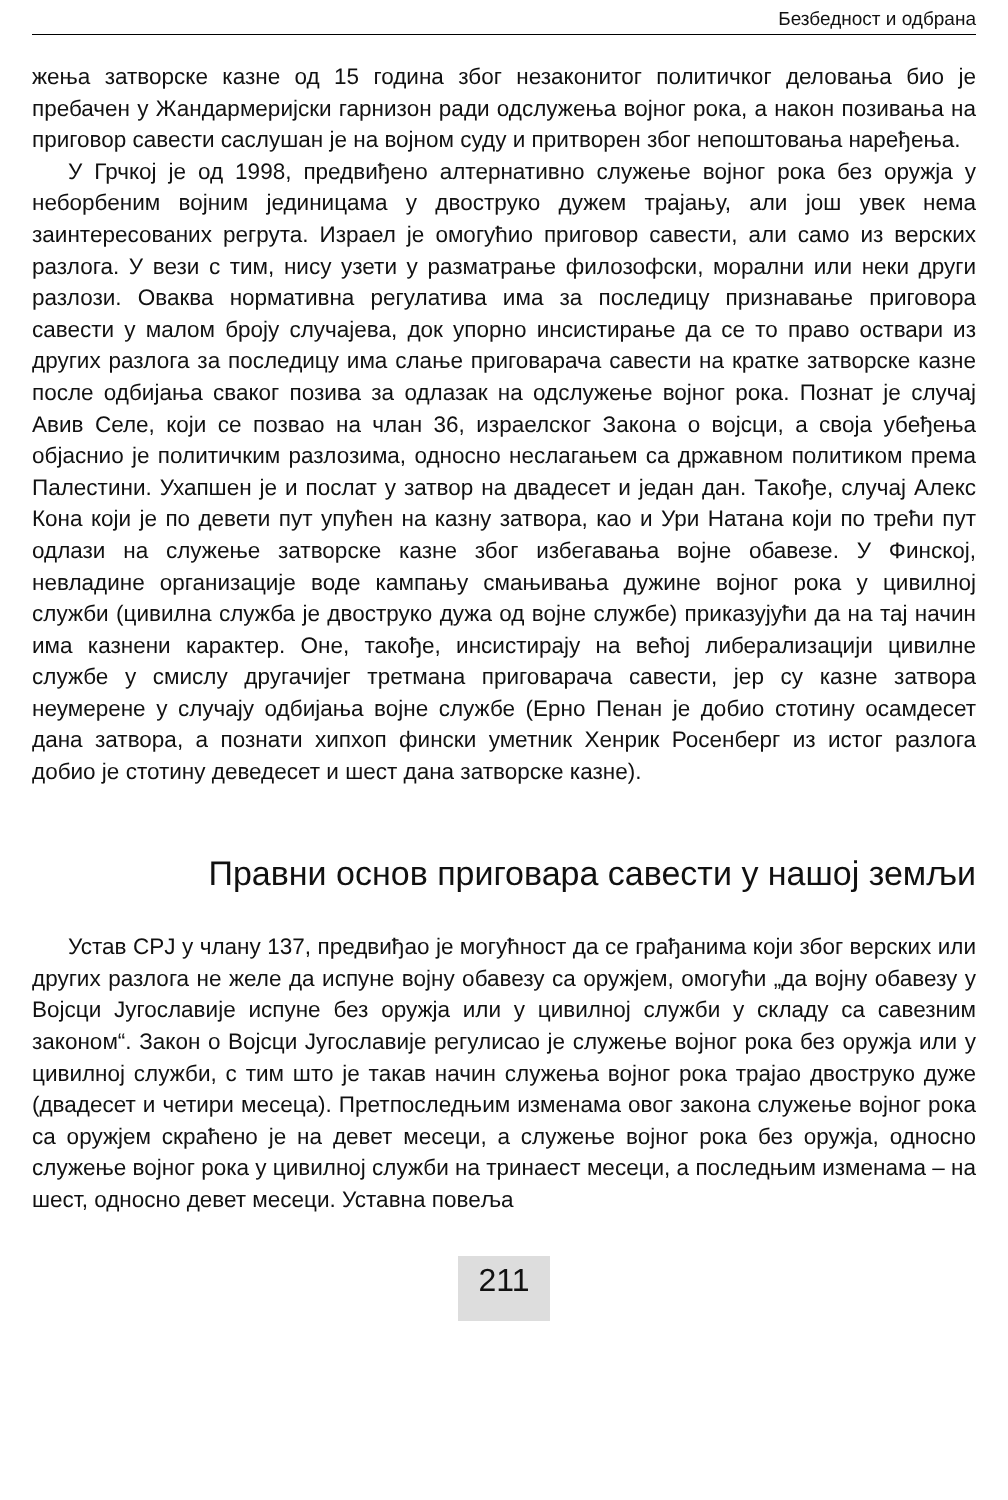Безбедност и одбрана
жења затворске казне од 15 година због незаконитог политичког деловања био је пребачен у Жандармеријски гарнизон ради одслужења војног рока, а након позивања на приговор савести саслушан је на војном суду и притворен због непоштовања наређења.
У Грчкој је од 1998, предвиђено алтернативно служење војног рока без оружја у неборбеним војним јединицама у двоструко дужем трајању, али још увек нема заинтересованих регрута. Израел је омогућио приговор савести, али само из верских разлога. У вези с тим, нису узети у разматрање филозофски, морални или неки други разлози. Оваква нормативна регулатива има за последицу признавање приговора савести у малом броју случајева, док упорно инсистирање да се то право оствари из других разлога за последицу има слање приговарача савести на кратке затворске казне после одбијања сваког позива за одлазак на одслужење војног рока. Познат је случај Авив Селе, који се позвао на члан 36, израелског Закона о војсци, а своја убеђења објаснио је политичким разлозима, односно неслагањем са државном политиком према Палестини. Ухапшен је и послат у затвор на двадесет и један дан. Такође, случај Алекс Кона који је по девети пут упућен на казну затвора, као и Ури Натана који по трећи пут одлази на служење затворске казне због избегавања војне обавезе. У Финској, невладине организације воде кампању смањивања дужине војног рока у цивилној служби (цивилна служба је двоструко дужа од војне службе) приказујући да на тај начин има казнени карактер. Оне, такође, инсистирају на већој либерализацији цивилне службе у смислу другачијег третмана приговарача савести, јер су казне затвора неумерене у случају одбијања војне службе (Ерно Пенан је добио стотину осамдесет дана затвора, а познати хипхоп фински уметник Хенрик Росенберг из истог разлога добио је стотину деведесет и шест дана затворске казне).
Правни основ приговара савести у нашој земљи
Устав СРЈ у члану 137, предвиђао је могућност да се грађанима који због верских или других разлога не желе да испуне војну обавезу са оружјем, омогући „да војну обавезу у Војсци Југославије испуне без оружја или у цивилној служби у складу са савезним законом“. Закон о Војсци Југославије регулисао је служење војног рока без оружја или у цивилној служби, с тим што је такав начин служења војног рока трајао двоструко дуже (двадесет и четири месеца). Претпоследњим изменама овог закона служење војног рока са оружјем скраћено је на девет месеци, а служење војног рока без оружја, односно служење војног рока у цивилној служби на тринаест месеци, а последњим изменама – на шест, односно девет месеци. Уставна повеља
211